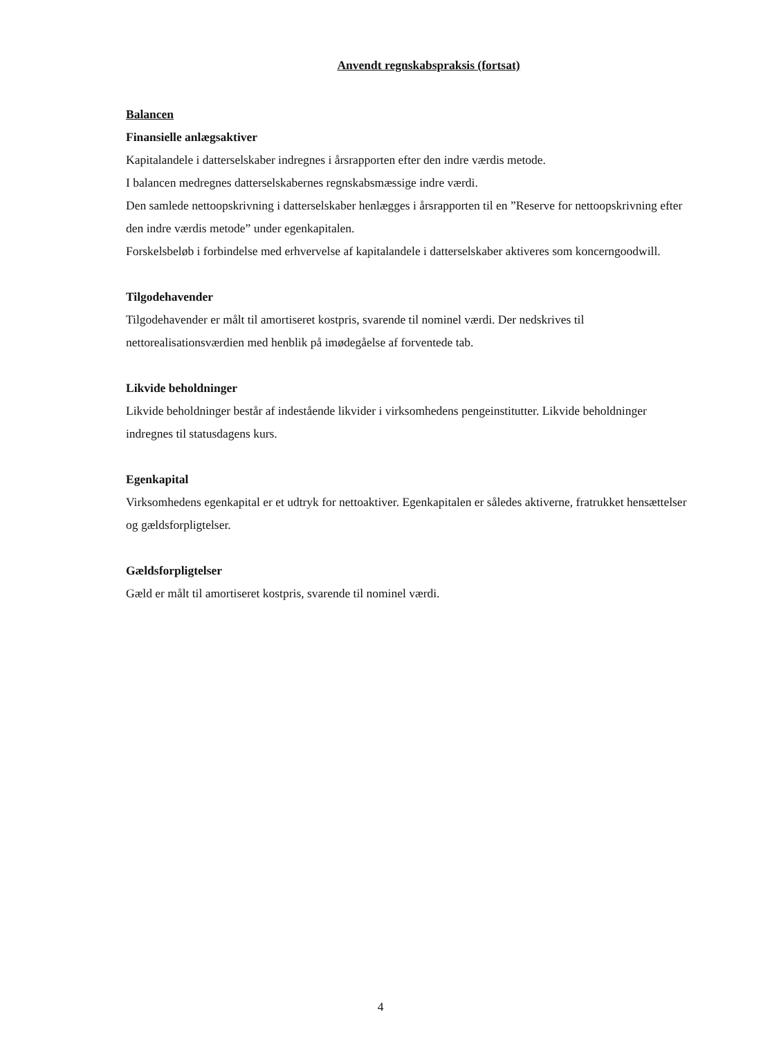Anvendt regnskabspraksis (fortsat)
Balancen
Finansielle anlægsaktiver
Kapitalandele i datterselskaber indregnes i årsrapporten efter den indre værdis metode.
I balancen medregnes datterselskabernes regnskabsmæssige indre værdi.
Den samlede nettoopskrivning i datterselskaber henlægges i årsrapporten til en ”Reserve for nettoopskrivning efter den indre værdis metode” under egenkapitalen.
Forskelsbeløb i forbindelse med erhvervelse af kapitalandele i datterselskaber aktiveres som koncerngoodwill.
Tilgodehavender
Tilgodehavender er målt til amortiseret kostpris, svarende til nominel værdi. Der nedskrives til nettorealisationsværdien med henblik på imødegåelse af forventede tab.
Likvide beholdninger
Likvide beholdninger består af indestående likvider i virksomhedens pengeinstitutter. Likvide beholdninger indregnes til statusdagens kurs.
Egenkapital
Virksomhedens egenkapital er et udtryk for nettoaktiver. Egenkapitalen er således aktiverne, fratrukket hensættelser og gældsforpligtelser.
Gældsforpligtelser
Gæld er målt til amortiseret kostpris, svarende til nominel værdi.
4